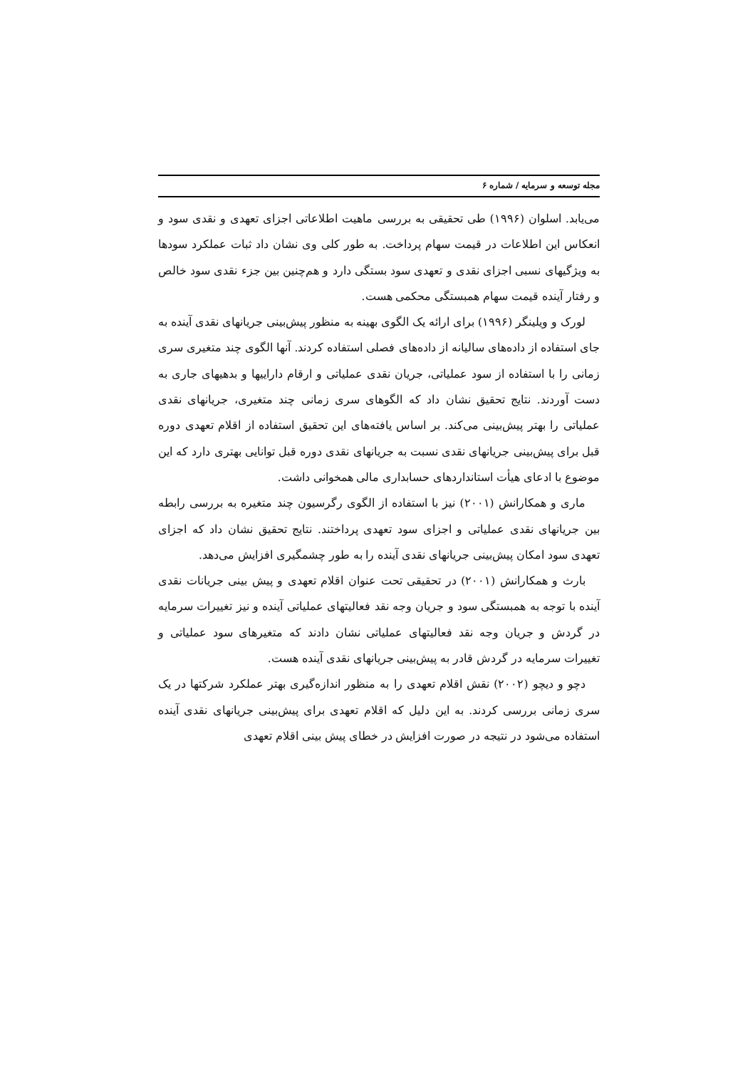مجله توسعه و سرمایه / شماره ۶
می‌یابد. اسلوان (۱۹۹۶) طی تحقیقی به بررسی ماهیت اطلاعاتی اجزای تعهدی و نقدی سود و انعکاس این اطلاعات در قیمت سهام پرداخت. به طور کلی وی نشان داد ثبات عملکرد سودها به ویژگیهای نسبی اجزای نقدی و تعهدی سود بستگی دارد و هم‌چنین بین جزء نقدی سود خالص و رفتار آینده قیمت سهام همبستگی محکمی هست.
لورک و ویلینگر (۱۹۹۶) برای ارائه یک الگوی بهینه به منظور پیش‌بینی جریانهای نقدی آینده به جای استفاده از داده‌های سالیانه از داده‌های فصلی استفاده کردند. آنها الگوی چند متغیری سری زمانی را با استفاده از سود عملیاتی، جریان نقدی عملیاتی و ارقام داراییها و بدهیهای جاری به دست آوردند. نتایج تحقیق نشان داد که الگوهای سری زمانی چند متغیری، جریانهای نقدی عملیاتی را بهتر پیش‌بینی می‌کند. بر اساس یافته‌های این تحقیق استفاده از اقلام تعهدی دوره قبل برای پیش‌بینی جریانهای نقدی نسبت به جریانهای نقدی دوره قبل توانایی بهتری دارد که این موضوع با ادعای هیأت استانداردهای حسابداری مالی همخوانی داشت.
ماری و همکارانش (۲۰۰۱) نیز با استفاده از الگوی رگرسیون چند متغیره به بررسی رابطه بین جریانهای نقدی عملیاتی و اجزای سود تعهدی پرداختند. نتایج تحقیق نشان داد که اجزای تعهدی سود امکان پیش‌بینی جریانهای نقدی آینده را به طور چشمگیری افزایش می‌دهد.
بارث و همکارانش (۲۰۰۱) در تحقیقی تحت عنوان اقلام تعهدی و پیش بینی جریانات نقدی آینده با توجه به همبستگی سود و جریان وجه نقد فعالیتهای عملیاتی آینده و نیز تغییرات سرمایه در گردش و جریان وجه نقد فعالیتهای عملیاتی نشان دادند که متغیرهای سود عملیاتی و تغییرات سرمایه در گردش قادر به پیش‌بینی جریانهای نقدی آینده هست.
دچو و دیچو (۲۰۰۲) نقش اقلام تعهدی را به منظور اندازه‌گیری بهتر عملکرد شرکتها در یک سری زمانی بررسی کردند. به این دلیل که اقلام تعهدی برای پیش‌بینی جریانهای نقدی آینده استفاده می‌شود در نتیجه در صورت افزایش در خطای پیش بینی اقلام تعهدی